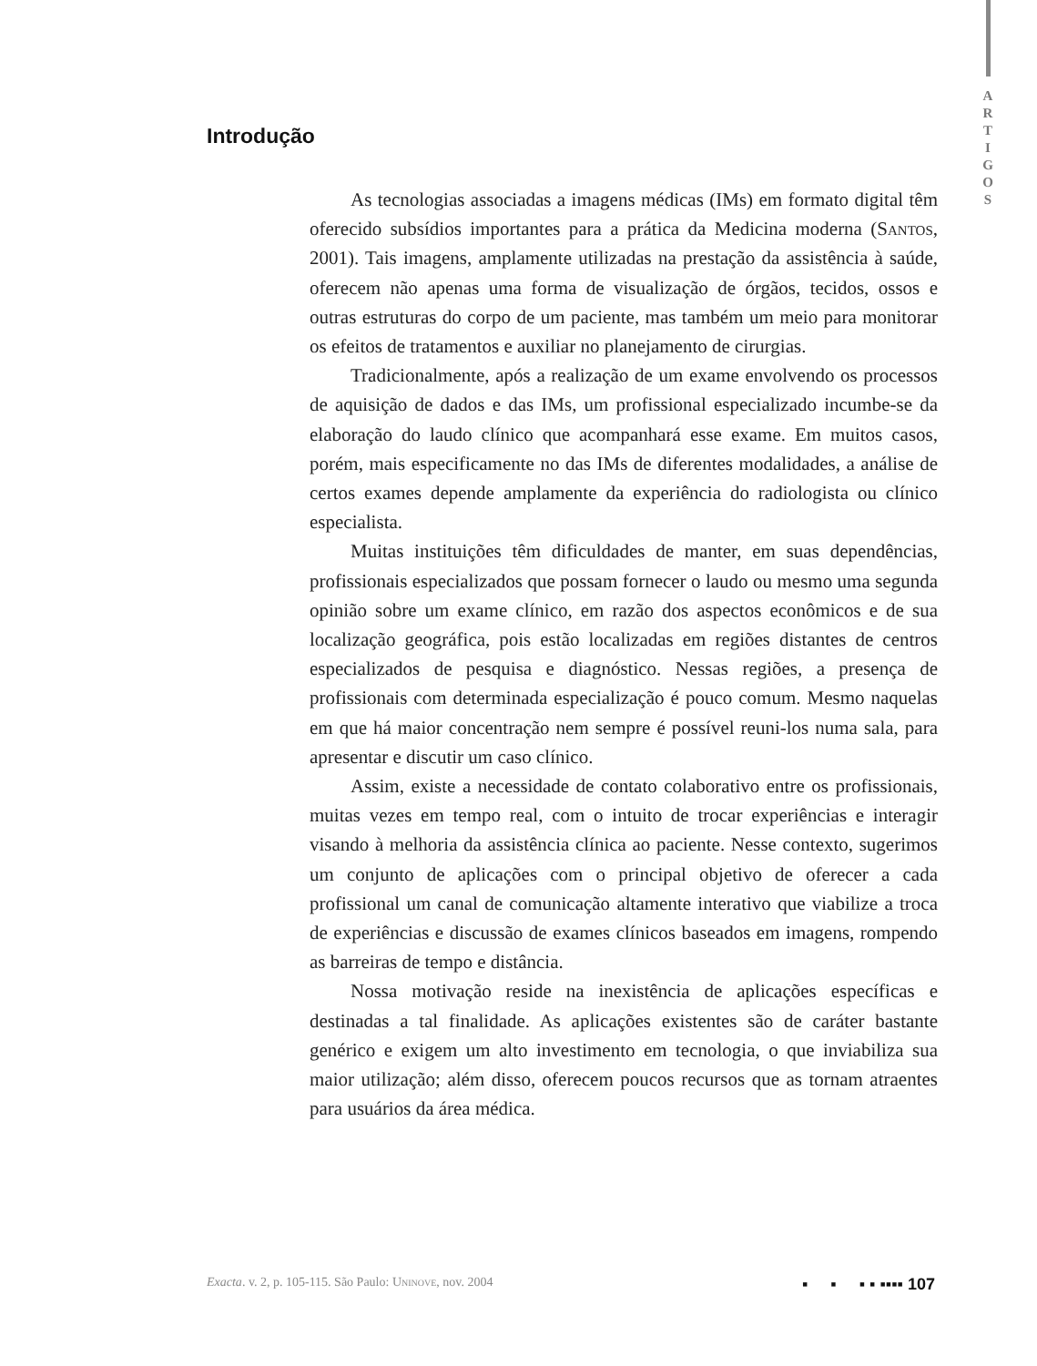A
R
T
I
G
O
S
Introdução
As tecnologias associadas a imagens médicas (IMs) em formato digital têm oferecido subsídios importantes para a prática da Medicina moderna (Santos, 2001). Tais imagens, amplamente utilizadas na prestação da assistência à saúde, oferecem não apenas uma forma de visualização de órgãos, tecidos, ossos e outras estruturas do corpo de um paciente, mas também um meio para monitorar os efeitos de tratamentos e auxiliar no planejamento de cirurgias.
Tradicionalmente, após a realização de um exame envolvendo os processos de aquisição de dados e das IMs, um profissional especializado incumbe-se da elaboração do laudo clínico que acompanhará esse exame. Em muitos casos, porém, mais especificamente no das IMs de diferentes modalidades, a análise de certos exames depende amplamente da experiência do radiologista ou clínico especialista.
Muitas instituições têm dificuldades de manter, em suas dependências, profissionais especializados que possam fornecer o laudo ou mesmo uma segunda opinião sobre um exame clínico, em razão dos aspectos econômicos e de sua localização geográfica, pois estão localizadas em regiões distantes de centros especializados de pesquisa e diagnóstico. Nessas regiões, a presença de profissionais com determinada especialização é pouco comum. Mesmo naquelas em que há maior concentração nem sempre é possível reuni-los numa sala, para apresentar e discutir um caso clínico.
Assim, existe a necessidade de contato colaborativo entre os profissionais, muitas vezes em tempo real, com o intuito de trocar experiências e interagir visando à melhoria da assistência clínica ao paciente. Nesse contexto, sugerimos um conjunto de aplicações com o principal objetivo de oferecer a cada profissional um canal de comunicação altamente interativo que viabilize a troca de experiências e discussão de exames clínicos baseados em imagens, rompendo as barreiras de tempo e distância.
Nossa motivação reside na inexistência de aplicações específicas e destinadas a tal finalidade. As aplicações existentes são de caráter bastante genérico e exigem um alto investimento em tecnologia, o que inviabiliza sua maior utilização; além disso, oferecem poucos recursos que as tornam atraentes para usuários da área médica.
Exacta. v. 2, p. 105-115. São Paulo: Uninove, nov. 2004 ▪ ▪ ▪ ▪ ▪▪▪▪ 107